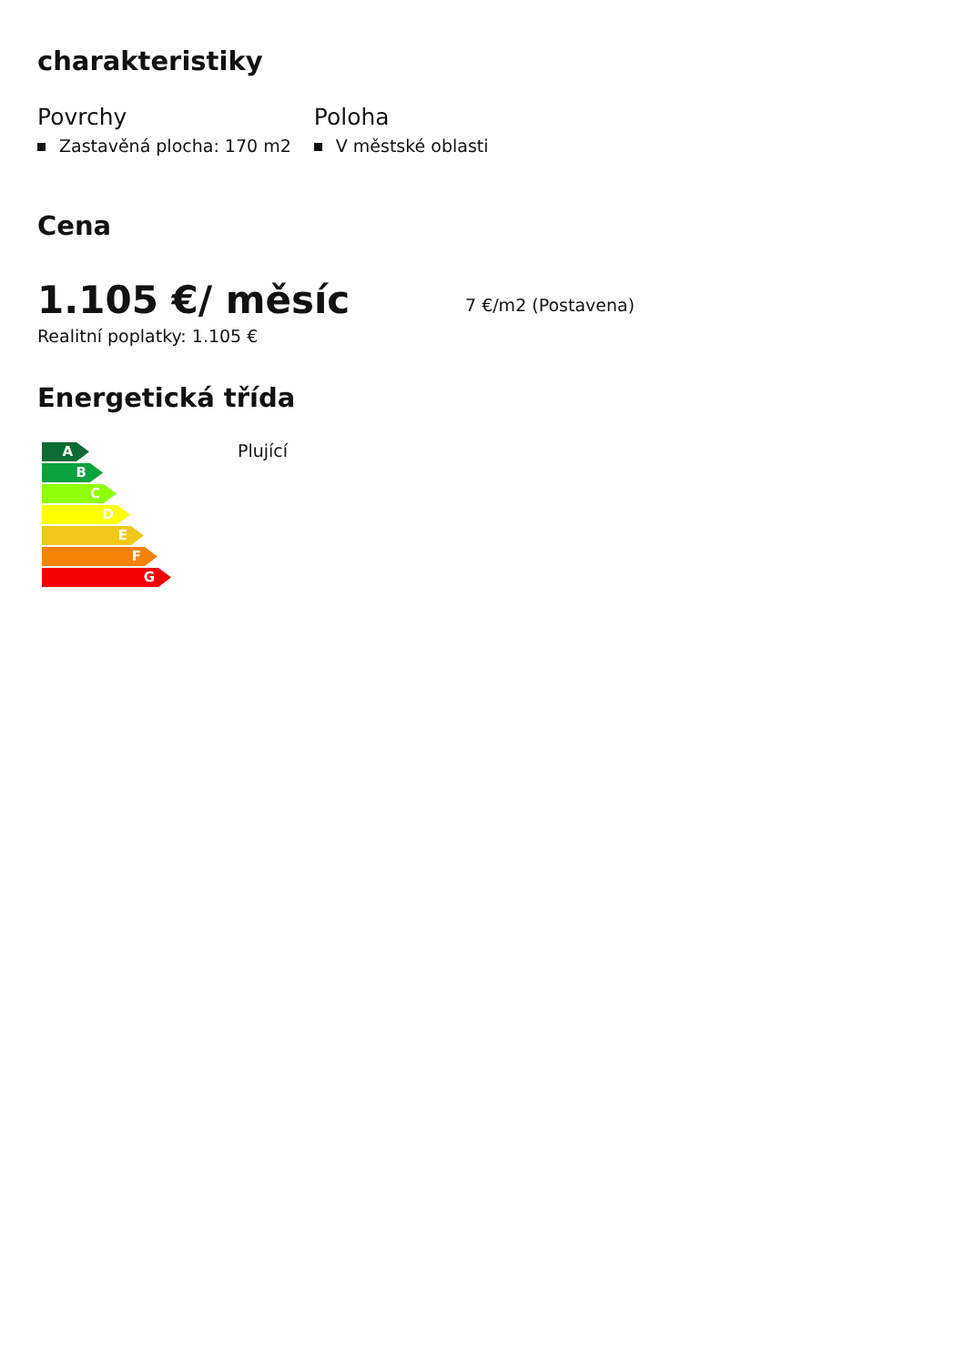charakteristiky
Povrchy
Zastavěná plocha: 170 m2
Poloha
V městské oblasti
Cena
1.105 €/ měsíc
7 €/m2 (Postavena)
Realitní poplatky: 1.105 €
Energetická třída
A
B
C
D
E
F
G
Plující